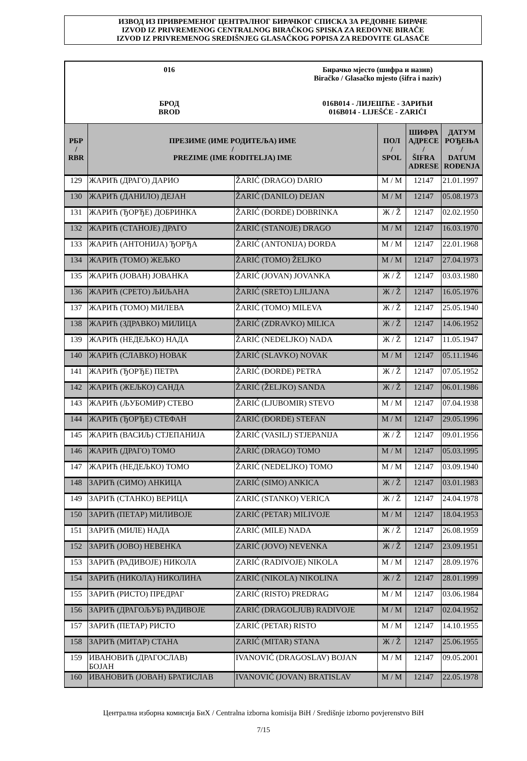ИЗВОД ИЗ ПРИВРЕМЕНОГ ЦЕНТРАЛНОГ БИРАЧКОГ СПИСКА ЗА РЕДОВНЕ БИРАЧЕ
IZVOD IZ PRIVREMENOG CENTRALNOG BIRAČKOG SPISKA ZA REDOVNE BIRAČE
IZVOD IZ PRIVREMENOG SREDIŠNJEG GLASAČKOG POPISA ZA REDOVITE GLASAČE
016
БРОД
BROD
Бирачко мјесто (шифра и назив)
Biračko / Glasačko mjesto (šifra i naziv)
016B014 - ЛИЈЕШЋЕ - ЗАРИЋИ
016B014 - LIJEŠĆE - ZARIĆI
| РБР / RBR | ПРЕЗИМЕ (ИМЕ РОДИТЕЉА) ИМЕ / PREZIME (IME RODITELJA) IME | | ПОЛ / SPOL | ШИФРА АДРЕСЕ / ŠIFRA ADRESE | ДАТУМ РОЂЕЊА / DATUM ROĐENJA |
| --- | --- | --- | --- | --- | --- |
| 129 | ЖАРИЋ (ДРАГО) ДАРИО | ŽARIĆ (DRAGO) DARIO | M / M | 12147 | 21.01.1997 |
| 130 | ЖАРИЋ (ДАНИЛО) ДЕЈАН | ŽARIĆ (DANILO) DEJAN | M / M | 12147 | 05.08.1973 |
| 131 | ЖАРИЋ (ЂОРЂЕ) ДОБРИНКА | ŽARIĆ (ĐORĐE) DOBRINKA | Ж / Ž | 12147 | 02.02.1950 |
| 132 | ЖАРИЋ (СТАНОЈЕ) ДРАГО | ŽARIĆ (STANOJE) DRAGO | M / M | 12147 | 16.03.1970 |
| 133 | ЖАРИЋ (АНТОНИЈА) ЂОРЂА | ŽARIĆ (ANTONIJA) ĐORĐA | M / M | 12147 | 22.01.1968 |
| 134 | ЖАРИЋ (ТОМО) ЖЕЉКО | ŽARIĆ (TOMO) ŽELJKO | M / M | 12147 | 27.04.1973 |
| 135 | ЖАРИЋ (ЈОВАН) ЈОВАНКА | ŽARIĆ (JOVAN) JOVANKA | Ж / Ž | 12147 | 03.03.1980 |
| 136 | ЖАРИЋ (СРЕТО) ЉИЉАНА | ŽARIĆ (SRETO) LJILJANA | Ж / Ž | 12147 | 16.05.1976 |
| 137 | ЖАРИЋ (ТОМО) МИЛЕВА | ŽARIĆ (TOMO) MILEVA | Ж / Ž | 12147 | 25.05.1940 |
| 138 | ЖАРИЋ (ЗДРАВКО) МИЛИЦА | ŽARIĆ (ZDRAVKO) MILICA | Ж / Ž | 12147 | 14.06.1952 |
| 139 | ЖАРИЋ (НЕДЕЉКО) НАДА | ŽARIĆ (NEDELJKO) NADA | Ж / Ž | 12147 | 11.05.1947 |
| 140 | ЖАРИЋ (СЛАВКО) НОВАК | ŽARIĆ (SLAVKO) NOVAK | M / M | 12147 | 05.11.1946 |
| 141 | ЖАРИЋ (ЂОРЂЕ) ПЕТРА | ŽARIĆ (ĐORĐE) PETRA | Ж / Ž | 12147 | 07.05.1952 |
| 142 | ЖАРИЋ (ЖЕЉКО) САНДА | ŽARIĆ (ŽELJKO) SANDA | Ж / Ž | 12147 | 06.01.1986 |
| 143 | ЖАРИЋ (ЉУБОМИР) СТЕВО | ŽARIĆ (LJUBOMIR) STEVO | M / M | 12147 | 07.04.1938 |
| 144 | ЖАРИЋ (ЂОРЂЕ) СТЕФАН | ŽARIĆ (ĐORĐE) STEFAN | M / M | 12147 | 29.05.1996 |
| 145 | ЖАРИЋ (ВАСИЉ) СТЈЕПАНИЈА | ŽARIĆ (VASILJ) STJEPANIJA | Ж / Ž | 12147 | 09.01.1956 |
| 146 | ЖАРИЋ (ДРАГО) ТОМО | ŽARIĆ (DRAGO) TOMO | M / M | 12147 | 05.03.1995 |
| 147 | ЖАРИЋ (НЕДЕЉКО) ТОМО | ŽARIĆ (NEDELJKO) TOMO | M / M | 12147 | 03.09.1940 |
| 148 | ЗАРИЋ (СИМО) АНКИЦА | ZARIĆ (SIMO) ANKICA | Ж / Ž | 12147 | 03.01.1983 |
| 149 | ЗАРИЋ (СТАНКО) ВЕРИЦА | ZARIĆ (STANKO) VERICA | Ж / Ž | 12147 | 24.04.1978 |
| 150 | ЗАРИЋ (ПЕТАР) МИЛИВОЈЕ | ZARIĆ (PETAR) MILIVOJE | M / M | 12147 | 18.04.1953 |
| 151 | ЗАРИЋ (МИЛЕ) НАДА | ZARIĆ (MILE) NADA | Ж / Ž | 12147 | 26.08.1959 |
| 152 | ЗАРИЋ (ЈОВО) НЕВЕНКА | ZARIĆ (JOVO) NEVENKA | Ж / Ž | 12147 | 23.09.1951 |
| 153 | ЗАРИЋ (РАДИВОЈЕ) НИКОЛА | ZARIĆ (RADIVOJE) NIKOLA | M / M | 12147 | 28.09.1976 |
| 154 | ЗАРИЋ (НИКОЛА) НИКОЛИНА | ZARIĆ (NIKOLA) NIKOLINA | Ж / Ž | 12147 | 28.01.1999 |
| 155 | ЗАРИЋ (РИСТО) ПРЕДРАГ | ZARIĆ (RISTO) PREDRAG | M / M | 12147 | 03.06.1984 |
| 156 | ЗАРИЋ (ДРАГОЉУБ) РАДИВОЈЕ | ZARIĆ (DRAGOLJUB) RADIVOJE | M / M | 12147 | 02.04.1952 |
| 157 | ЗАРИЋ (ПЕТАР) РИСТО | ZARIĆ (PETAR) RISTO | M / M | 12147 | 14.10.1955 |
| 158 | ЗАРИЋ (МИТАР) СТАНА | ZARIĆ (MITAR) STANA | Ж / Ž | 12147 | 25.06.1955 |
| 159 | ИВАНОВИЋ (ДРАГОСЛАВ) БОЈАН | IVANOVIĆ (DRAGOSLAV) BOJAN | M / M | 12147 | 09.05.2001 |
| 160 | ИВАНОВИЋ (ЈОВАН) БРАТИСЛАВ | IVANOVIĆ (JOVAN) BRATISLAV | M / M | 12147 | 22.05.1978 |
Централна изборна комисија БиХ / Centralna izborna komisija BiH / Središnje izborno povjerenstvo BiH
7/15